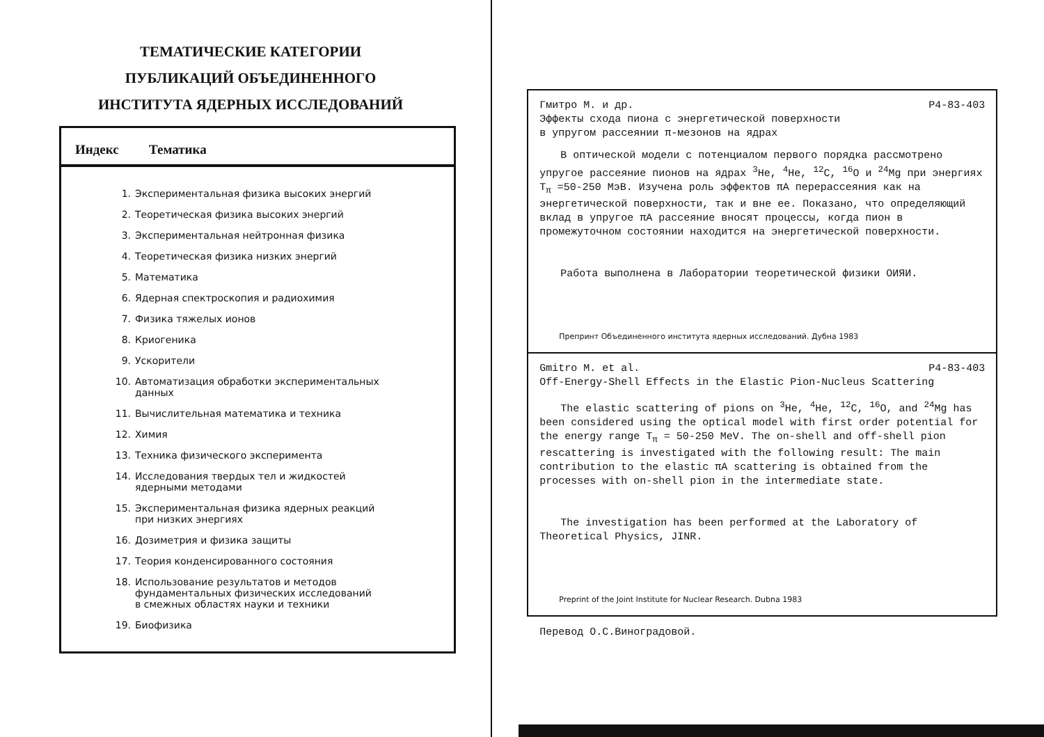ТЕМАТИЧЕСКИЕ КАТЕГОРИИ ПУБЛИКАЦИЙ ОБЪЕДИНЕННОГО ИНСТИТУТА ЯДЕРНЫХ ИССЛЕДОВАНИЙ
| Индекс | Тематика |
| --- | --- |
| 1. | Экспериментальная физика высоких энергий |
| 2. | Теоретическая физика высоких энергий |
| 3. | Экспериментальная нейтронная физика |
| 4. | Теоретическая физика низких энергий |
| 5. | Математика |
| 6. | Ядерная спектроскопия и радиохимия |
| 7. | Физика тяжелых ионов |
| 8. | Криогеника |
| 9. | Ускорители |
| 10. | Автоматизация обработки экспериментальных данных |
| 11. | Вычислительная математика и техника |
| 12. | Химия |
| 13. | Техника физического эксперимента |
| 14. | Исследования твердых тел и жидкостей ядерными методами |
| 15. | Экспериментальная физика ядерных реакций при низких энергиях |
| 16. | Дозиметрия и физика защиты |
| 17. | Теория конденсированного состояния |
| 18. | Использование результатов и методов фундаментальных физических исследований в смежных областях науки и техники |
| 19. | Биофизика |
Гмитро М. и др. Р4-83-403
Эффекты схода пиона с энергетической поверхности
в упругом рассеянии π-мезонов на ядрах
В оптической модели с потенциалом первого порядка рассмотрено упругое рассеяние пионов на ядрах <sup>3</sup>He, <sup>4</sup>He, <sup>12</sup>C, <sup>16</sup>O и <sup>24</sup>Mg при энергиях T<sub>π</sub> =50-250 МэВ. Изучена роль эффектов πA перерассеяния как на энергетической поверхности, так и вне ее. Показано, что определяющий вклад в упругое πA рассеяние вносят процессы, когда пион в промежуточном состоянии находится на энергетической поверхности.
Работа выполнена в Лаборатории теоретической физики ОИЯИ.
Препринт Объединенного института ядерных исследований. Дубна 1983
Gmitro M. et al. P4-83-403
Off-Energy-Shell Effects in the Elastic Pion-Nucleus Scattering
The elastic scattering of pions on <sup>3</sup>He, <sup>4</sup>He, <sup>12</sup>C, <sup>16</sup>O, and <sup>24</sup>Mg has been considered using the optical model with first order potential for the energy range T<sub>π</sub> = 50-250 MeV. The on-shell and off-shell pion rescattering is investigated with the following result: The main contribution to the elastic πA scattering is obtained from the processes with on-shell pion in the intermediate state.
The investigation has been performed at the Laboratory of Theoretical Physics, JINR.
Preprint of the Joint Institute for Nuclear Research. Dubna 1983
Перевод О.С.Виноградовой.